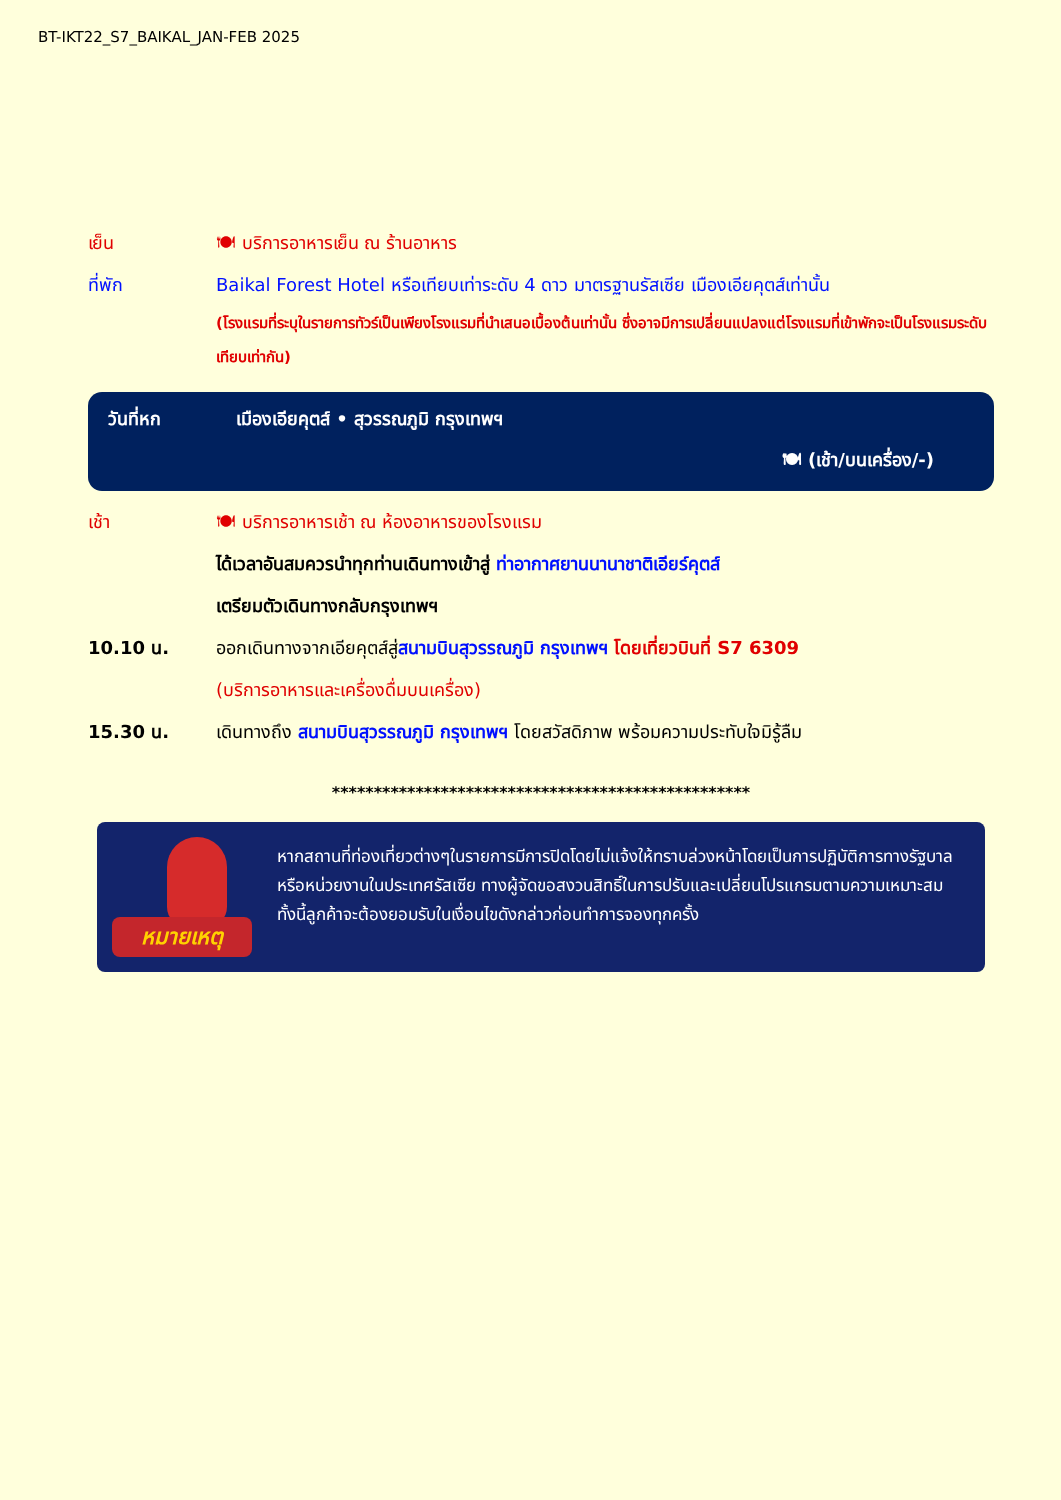BT-IKT22_S7_BAIKAL_JAN-FEB 2025
เย็น 🍽 บริการอาหารเย็น ณ ร้านอาหาร
ที่พัก Baikal Forest Hotel หรือเทียบเท่าระดับ 4 ดาว มาตรฐานรัสเซีย เมืองเอียคุตส์เท่านั้น
(โรงแรมที่ระบุในรายการทัวร์เป็นเพียงโรงแรมที่นำเสนอเบื้องต้นเท่านั้น ซึ่งอาจมีการเปลี่ยนแปลงแต่โรงแรมที่เข้าพักจะเป็นโรงแรมระดับเทียบเท่ากัน)
วันที่หก เมืองเอียคุตส์ • สุวรรณภูมิ กรุงเทพฯ
🍽 (เช้า/บนเครื่อง/-)
เช้า 🍽 บริการอาหารเช้า ณ ห้องอาหารของโรงแรม
ได้เวลาอันสมควรนำทุกท่านเดินทางเข้าสู่ ท่าอากาศยานนานาชาติเอียร์คุตส์
เตรียมตัวเดินทางกลับกรุงเทพฯ
10.10 น. ออกเดินทางจากเอียคุตส์สู่สนามบินสุวรรณภูมิ กรุงเทพฯ โดยเที่ยวบินที่ S7 6309
(บริการอาหารและเครื่องดื่มบนเครื่อง)
15.30 น. เดินทางถึง สนามบินสุวรรณภูมิ กรุงเทพฯ โดยสวัสดิภาพ พร้อมความประทับใจมิรู้ลืม
**************************************************
หมายเหตุ
หากสถานที่ท่องเที่ยวต่างๆในรายการมีการปิดโดยไม่แจ้งให้ทราบล่วงหน้าโดยเป็นการปฏิบัติการทางรัฐบาลหรือหน่วยงานในประเทศรัสเซีย ทางผู้จัดขอสงวนสิทธิ์ในการปรับและเปลี่ยนโปรแกรมตามความเหมาะสม ทั้งนี้ลูกค้าจะต้องยอมรับในเงื่อนไขดังกล่าวก่อนทำการจองทุกครั้ง